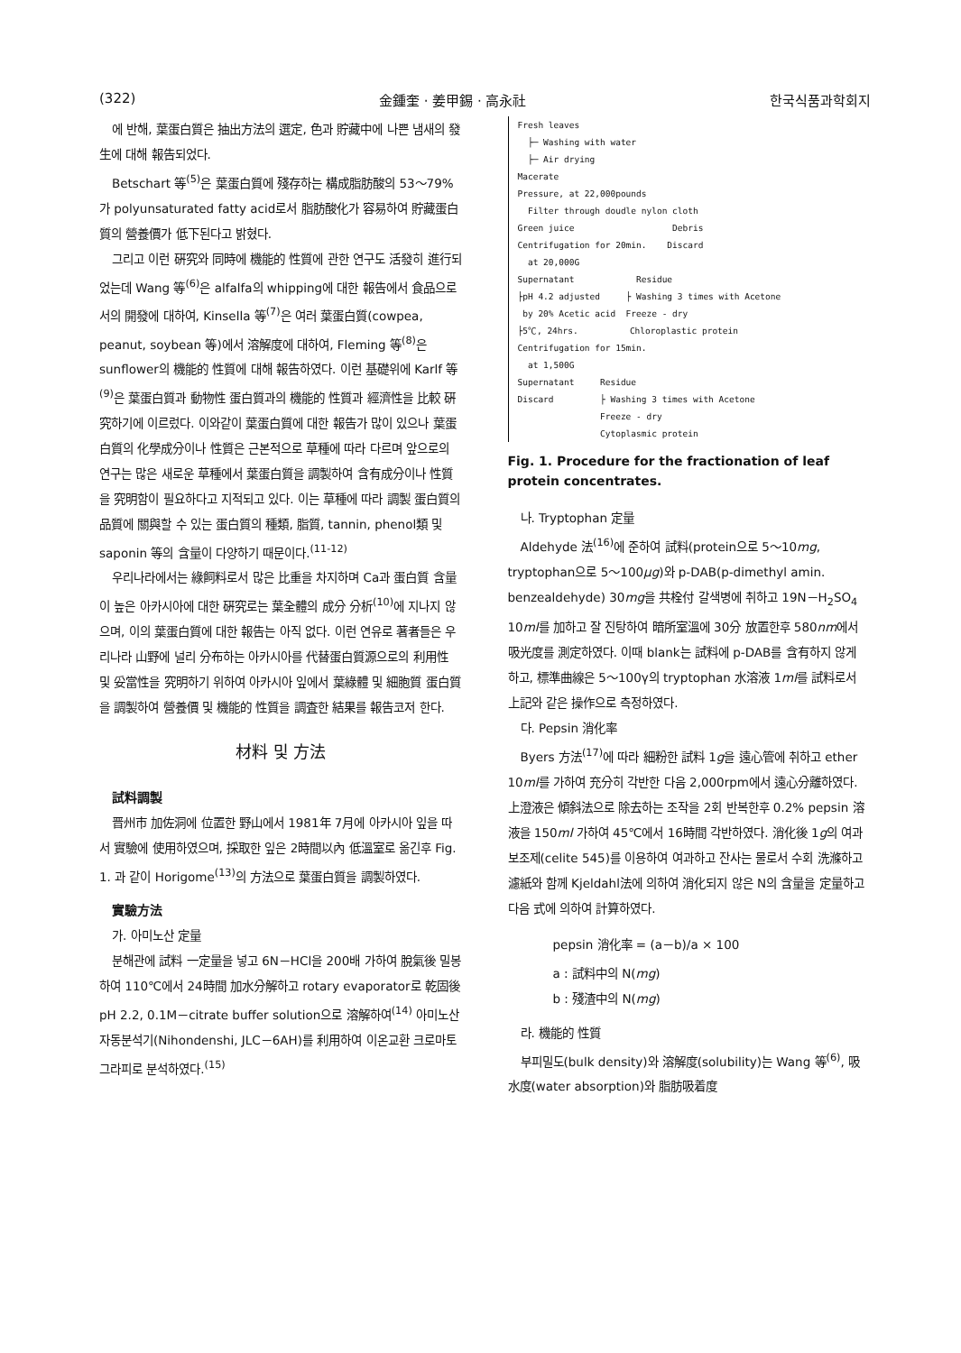(322) 金鍾奎 · 姜甲錫 · 高永社 한국식품과학회지
에 반해, 葉蛋白質은 抽出方法의 選定, 色과 貯藏中에 나쁜 냄새의 發生에 대해 報告되었다.
Betschart 等<sup>(5)</sup>은 葉蛋白質에 殘存하는 構成脂肪酸의 53～79%가 polyunsaturated fatty acid로서 脂肪酸化가 容易하여 貯藏蛋白質의 營養價가 低下된다고 밝혔다.
그리고 이런 硏究와 同時에 機能的 性質에 관한 연구도 活發히 進行되었는데 Wang 等<sup>(6)</sup>은 alfalfa의 whipping에 대한 報告에서 食品으로서의 開發에 대하여, Kinsella 等<sup>(7)</sup>은 여러 葉蛋白質(cowpea, peanut, soybean 等)에서 溶解度에 대하여, Fleming 等<sup>(8)</sup>은 sunflower의 機能的 性質에 대해 報告하였다. 이런 基礎위에 Karlf 等<sup>(9)</sup>은 葉蛋白質과 動物性 蛋白質과의 機能的 性質과 經濟性을 比較 硏究하기에 이르렀다. 이와같이 葉蛋白質에 대한 報告가 많이 있으나 葉蛋白質의 化學成分이나 性質은 근본적으로 草種에 따라 다르며 앞으로의 연구는 많은 새로운 草種에서 葉蛋白質을 調製하여 含有成分이나 性質을 究明함이 필요하다고 지적되고 있다. 이는 草種에 따라 調製 蛋白質의 品質에 關與할 수 있는 蛋白質의 種類, 脂質, tannin, phenol類 및 saponin 等의 含量이 다양하기 때문이다.<sup>(11-12)</sup>
우리나라에서는 綠飼料로서 많은 比重을 차지하며 Ca과 蛋白質 含量이 높은 아카시아에 대한 硏究로는 葉全體의 成分 分析<sup>(10)</sup>에 지나지 않으며, 이의 葉蛋白質에 대한 報告는 아직 없다. 이런 연유로 著者들은 우리나라 山野에 널리 分布하는 아카시아를 代替蛋白質源으로의 利用性 및 妥當性을 究明하기 위하여 아카시아 잎에서 葉綠體 및 細胞質 蛋白質을 調製하여 營養價 및 機能的 性質을 調査한 結果를 報告코저 한다.
材料 및 方法
試料調製
晋州市 加佐洞에 位置한 野山에서 1981年 7月에 아카시아 잎을 따서 實驗에 使用하였으며, 採取한 잎은 2時間以內 低溫室로 옮긴후 Fig. 1. 과 같이 Horigome<sup>(13)</sup>의 方法으로 葉蛋白質을 調製하였다.
實驗方法
가. 아미노산 定量
분해관에 試料 一定量을 넣고 6N－HCl을 200배 가하여 脫氣後 밀봉하여 110℃에서 24時間 加水分解하고 rotary evaporator로 乾固後 pH 2.2, 0.1M－citrate buffer solution으로 溶解하여<sup>(14)</sup> 아미노산 자동분석기(Nihondenshi, JLC－6AH)를 利用하여 이온교환 크로마토그라피로 분석하였다.<sup>(15)</sup>
Fresh leaves
├─ Washing with water
├─ Air drying
Macerate
Pressure, at 22,000pounds
Filter through doudle nylon cloth
Green juice Debris
Centrifugation for 20min. Discard
at 20,000G
Supernatant Residue
├pH 4.2 adjusted ├ Washing 3 times with Acetone
by 20% Acetic acid Freeze - dry
├5℃, 24hrs. Chloroplastic protein
Centrifugation for 15min.
at 1,500G
Supernatant Residue
Discard ├ Washing 3 times with Acetone
Freeze - dry
Cytoplasmic protein
Fig. 1. Procedure for the fractionation of leaf protein concentrates.
나. Tryptophan 定量
Aldehyde 法<sup>(16)</sup>에 준하여 試料(protein으로 5～10mg, tryptophan으로 5～100μg)와 p-DAB(p-dimethyl amin. benzealdehyde) 30mg을 共栓付 갈색병에 취하고 19N－H<sub>2</sub>SO<sub>4</sub> 10ml를 加하고 잘 진탕하여 暗所室溫에 30分 放置한후 580nm에서 吸光度를 測定하였다. 이때 blank는 試料에 p-DAB를 含有하지 않게 하고, 標準曲線은 5～100γ의 tryptophan 水溶液 1ml를 試料로서 上記와 같은 操作으로 측정하였다.
다. Pepsin 消化率
Byers 方法<sup>(17)</sup>에 따라 細粉한 試料 1g을 遠心管에 취하고 ether 10ml를 가하여 充分히 각반한 다음 2,000rpm에서 遠心分離하였다. 上澄液은 傾斜法으로 除去하는 조작을 2회 반복한후 0.2% pepsin 溶液을 150ml 가하여 45℃에서 16時間 각반하였다. 消化後 1g의 여과보조제(celite 545)를 이용하여 여과하고 잔사는 물로서 수회 洗滌하고 濾紙와 함께 Kjeldahl法에 의하여 消化되지 않은 N의 含量을 定量하고 다음 式에 의하여 計算하였다.
pepsin 消化率 = (a－b)/a × 100
a : 試料中의 N(mg)
b : 殘渣中의 N(mg)
라. 機能的 性質
부피밀도(bulk density)와 溶解度(solubility)는 Wang 等<sup>(6)</sup>, 吸水度(water absorption)와 脂肪吸着度